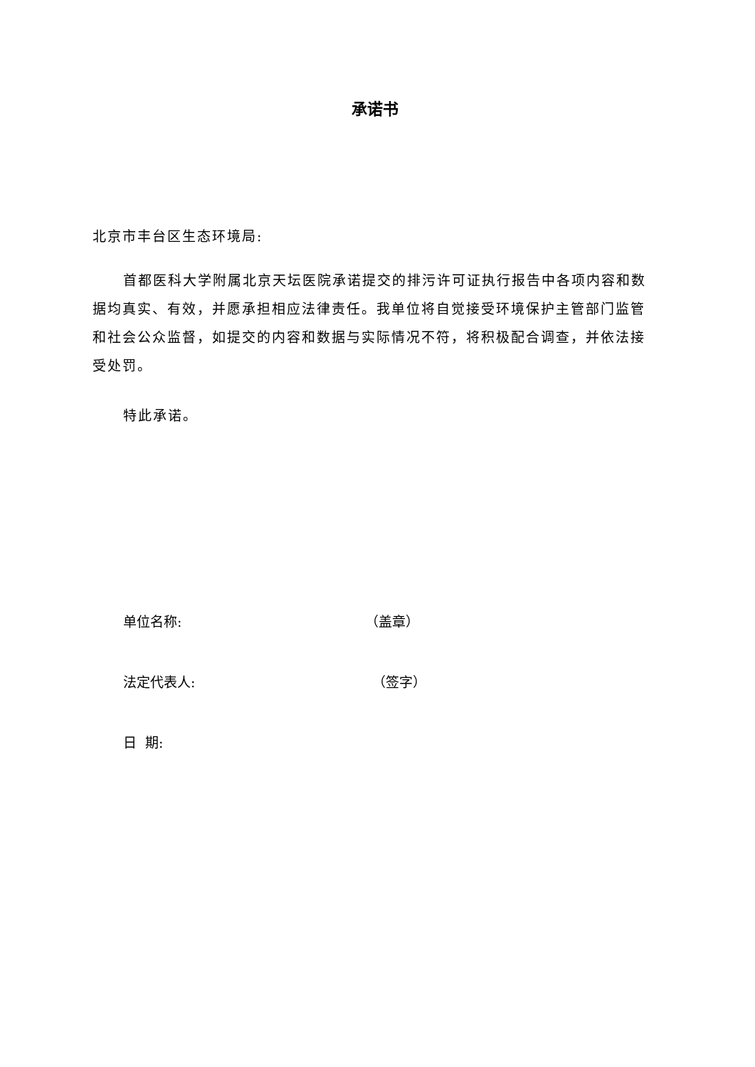承诺书
北京市丰台区生态环境局:
首都医科大学附属北京天坛医院承诺提交的排污许可证执行报告中各项内容和数据均真实、有效，并愿承担相应法律责任。我单位将自觉接受环境保护主管部门监管和社会公众监督，如提交的内容和数据与实际情况不符，将积极配合调查，并依法接受处罚。
特此承诺。
单位名称: （盖章）
法定代表人: （签字）
日 期: